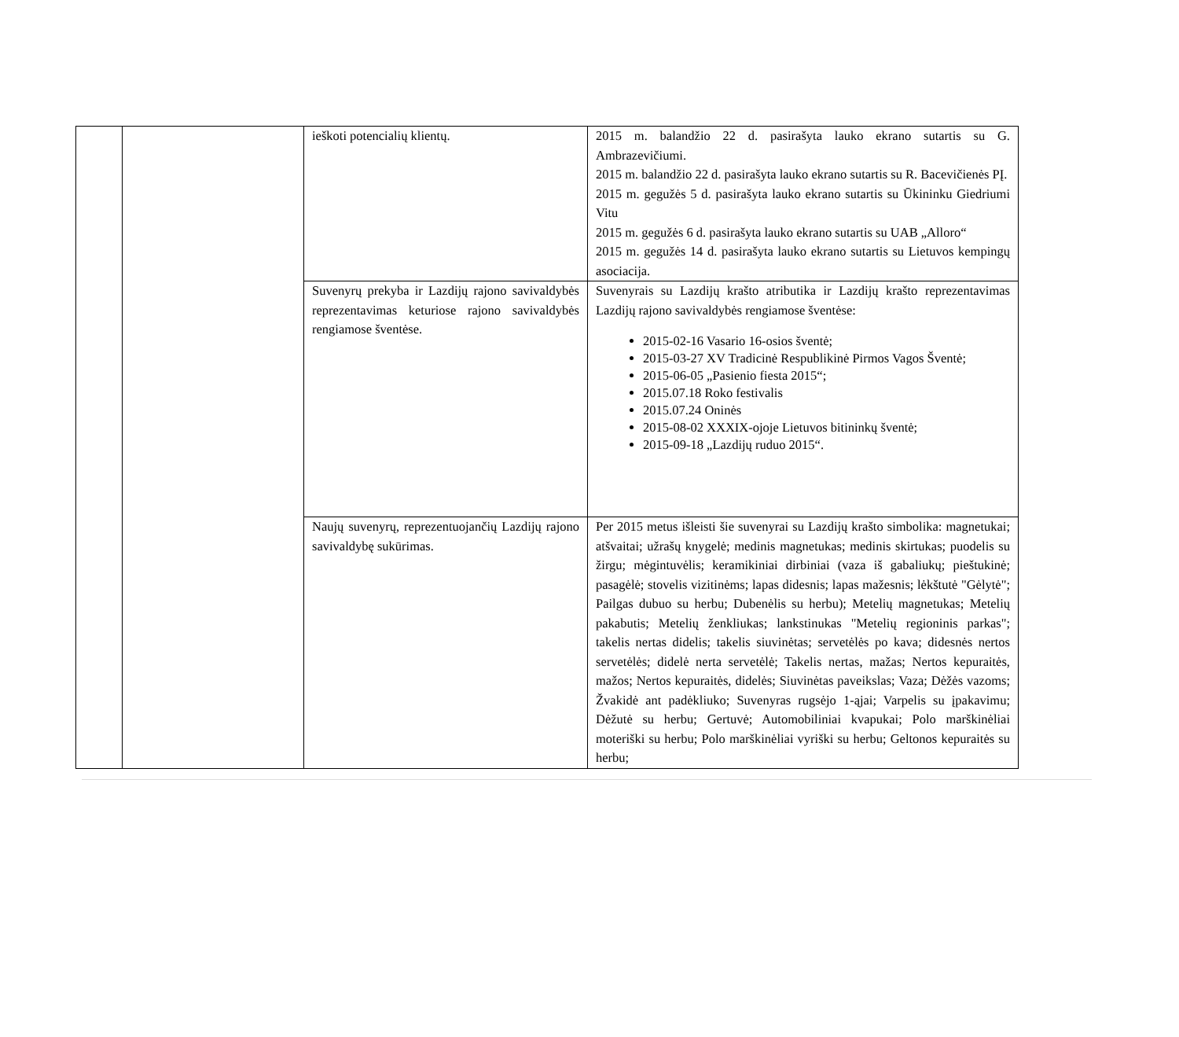| | | ieškoti potencialių klientų. | 2015 m. balandžio 22 d. pasirašyta lauko ekrano sutartis su G. Ambrazevičiumi. 2015 m. balandžio 22 d. pasirašyta lauko ekrano sutartis su R. Bacevičienės PĮ. 2015 m. gegužės 5 d. pasirašyta lauko ekrano sutartis su Ūkininku Giedriumi Vitu 2015 m. gegužės 6 d. pasirašyta lauko ekrano sutartis su UAB „Alloro“ 2015 m. gegužės 14 d. pasirašyta lauko ekrano sutartis su Lietuvos kempingų asociacija. |
| | | Suvenyrų prekyba ir Lazdijų rajono savivaldybės reprezentavimas keturiose rajono savivaldybės rengiamose šventėse. | Suvenyrais su Lazdijų krašto atributika ir Lazdijų krašto reprezentavimas Lazdijų rajono savivaldybės rengiamose šventėse: 2015-02-16 Vasario 16-osios šventė; 2015-03-27 XV Tradicinė Respublikinė Pirmos Vagos Šventė; 2015-06-05 „Pasienio fiesta 2015“; 2015.07.18 Roko festivalis 2015.07.24 Oninės 2015-08-02 XXXIX-ojoje Lietuvos bitininkų šventė; 2015-09-18 „Lazdijų ruduo 2015“. |
| | | Naujų suvenyrų, reprezentuojančių Lazdijų rajono savivaldybę sukūrimas. | Per 2015 metus išleisti šie suvenyrai su Lazdijų krašto simbolika: magnetukai; atšvaitai; užrašų knygelė; medinis magnetukas; medinis skirtukas; puodelis su žirgu; mėgintuvėlis; keramikiniai dirbiniai (vaza iš gabaliukų; pieštukinė; pasagėlė; stovelis vizitinėms; lapas didesnis; lapas mažesnis; lėkštutė "Gėlytė"; Pailgas dubuo su herbu; Dubenėlis su herbu); Metelių magnetukas; Metelių pakabutis; Metelių ženkliukas; lankstinukas "Metelių regioninis parkas"; takelis nertas didelis; takelis siuvinėtas; servetėlės po kava; didesnės nertos servetėlės; didelė nerta servetėlė; Takelis nertas, mažas; Nertos kepuraitės, mažos; Nertos kepuraitės, didelės; Siuvinėtas paveikslas; Vaza; Dėžės vazoms; Žvakidė ant padėkliuko; Suvenyras rugsėjo 1-ąjai; Varpelis su įpakavimu; Dėžutė su herbu; Gertuvė; Automobiliniai kvapukai; Polo marškinėliai moteriški su herbu; Polo marškinėliai vyriški su herbu; Geltonos kepuraitės su herbu; |